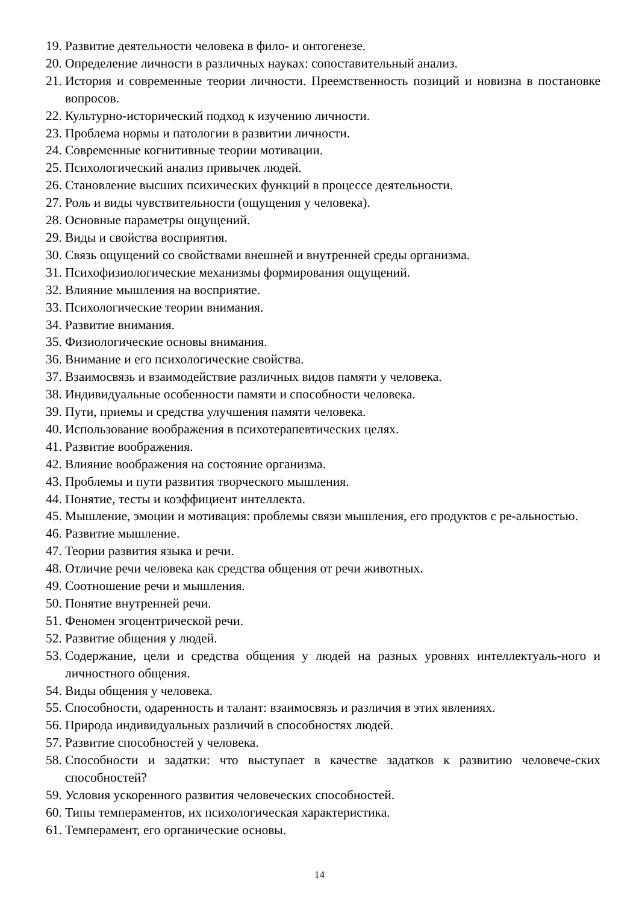19. Развитие деятельности человека в фило- и онтогенезе.
20. Определение личности в различных науках: сопоставительный анализ.
21. История и современные теории личности. Преемственность позиций и новизна в постановке вопросов.
22. Культурно-исторический подход к изучению личности.
23. Проблема нормы и патологии в развитии личности.
24. Современные когнитивные теории мотивации.
25. Психологический анализ привычек людей.
26. Становление высших психических функций в процессе деятельности.
27. Роль и виды чувствительности (ощущения у человека).
28. Основные параметры ощущений.
29. Виды и свойства восприятия.
30. Связь ощущений со свойствами внешней и внутренней среды организма.
31. Психофизиологические механизмы формирования ощущений.
32. Влияние мышления на восприятие.
33. Психологические теории внимания.
34. Развитие внимания.
35. Физиологические основы внимания.
36. Внимание и его психологические свойства.
37. Взаимосвязь и взаимодействие различных видов памяти у человека.
38. Индивидуальные особенности памяти и способности человека.
39. Пути, приемы и средства улучшения памяти человека.
40. Использование воображения в психотерапевтических целях.
41. Развитие воображения.
42. Влияние воображения на состояние организма.
43. Проблемы и пути развития творческого мышления.
44. Понятие, тесты и коэффициент интеллекта.
45. Мышление, эмоции и мотивация: проблемы связи мышления, его продуктов с ре-альностью.
46. Развитие мышление.
47. Теории развития языка и речи.
48. Отличие речи человека как средства общения от речи животных.
49. Соотношение речи и мышления.
50. Понятие внутренней речи.
51. Феномен эгоцентрической речи.
52. Развитие общения у людей.
53. Содержание, цели и средства общения у людей на разных уровнях интеллектуаль-ного и личностного общения.
54. Виды общения у человека.
55. Способности, одаренность и талант: взаимосвязь и различия в этих явлениях.
56. Природа индивидуальных различий в способностях людей.
57. Развитие способностей у человека.
58. Способности и задатки: что выступает в качестве задатков к развитию человече-ских способностей?
59. Условия ускоренного развития человеческих способностей.
60. Типы темпераментов, их психологическая характеристика.
61. Темперамент, его органические основы.
14